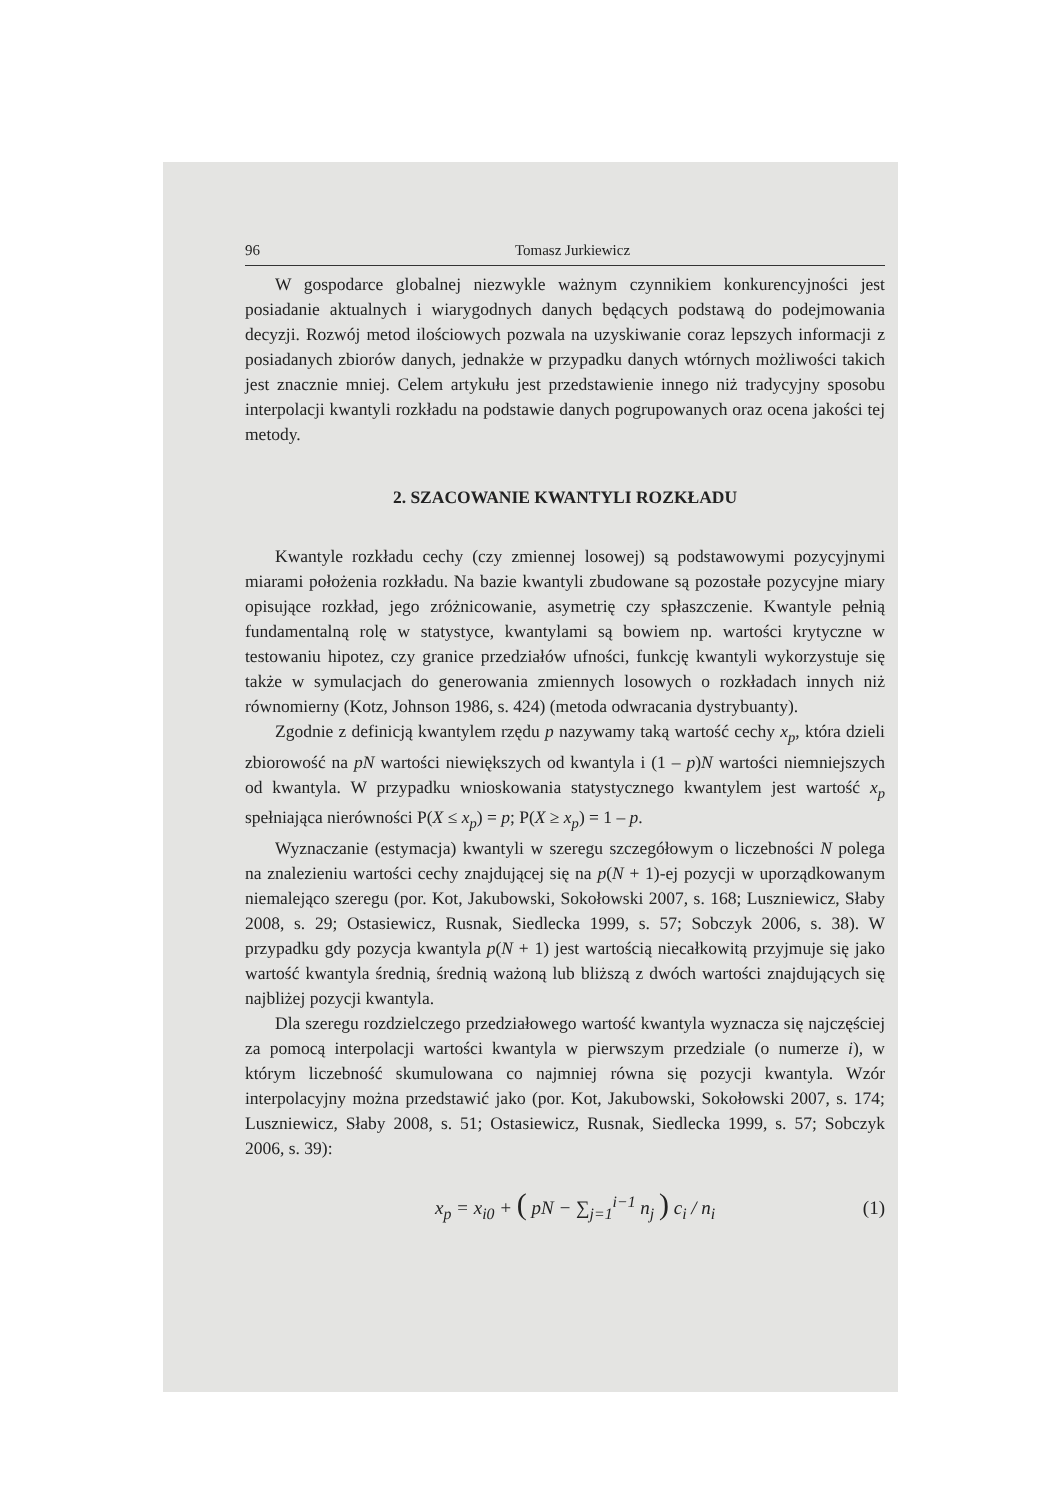96 Tomasz Jurkiewicz
W gospodarce globalnej niezwykle ważnym czynnikiem konkurencyjności jest posiadanie aktualnych i wiarygodnych danych będących podstawą do podejmowania decyzji. Rozwój metod ilościowych pozwala na uzyskiwanie coraz lepszych informacji z posiadanych zbiorów danych, jednakże w przypadku danych wtórnych możliwości takich jest znacznie mniej. Celem artykułu jest przedstawienie innego niż tradycyjny sposobu interpolacji kwantyli rozkładu na podstawie danych pogrupowanych oraz ocena jakości tej metody.
2. SZACOWANIE KWANTYLI ROZKŁADU
Kwantyle rozkładu cechy (czy zmiennej losowej) są podstawowymi pozycyjnymi miarami położenia rozkładu. Na bazie kwantyli zbudowane są pozostałe pozycyjne miary opisujące rozkład, jego zróżnicowanie, asymetrię czy spłaszczenie. Kwantyle pełnią fundamentalną rolę w statystyce, kwantylami są bowiem np. wartości krytyczne w testowaniu hipotez, czy granice przedziałów ufności, funkcję kwantyli wykorzystuje się także w symulacjach do generowania zmiennych losowych o rozkładach innych niż równomierny (Kotz, Johnson 1986, s. 424) (metoda odwracania dystrybuanty).
Zgodnie z definicją kwantylem rzędu p nazywamy taką wartość cechy x<sub>p</sub>, która dzieli zbiorowość na pN wartości niewiększych od kwantyla i (1 – p)N wartości niemniejszych od kwantyla. W przypadku wnioskowania statystycznego kwantylem jest wartość x<sub>p</sub> spełniająca nierówności P(X ≤ x<sub>p</sub>) = p; P(X ≥ x<sub>p</sub>) = 1 – p.
Wyznaczanie (estymacja) kwantyli w szeregu szczegółowym o liczebności N polega na znalezieniu wartości cechy znajdującej się na p(N + 1)-ej pozycji w uporządkowanym niemalejąco szeregu (por. Kot, Jakubowski, Sokołowski 2007, s. 168; Luszniewicz, Słaby 2008, s. 29; Ostasiewicz, Rusnak, Siedlecka 1999, s. 57; Sobczyk 2006, s. 38). W przypadku gdy pozycja kwantyla p(N + 1) jest wartością niecałkowitą przyjmuje się jako wartość kwantyla średnią, średnią ważoną lub bliższą z dwóch wartości znajdujących się najbliżej pozycji kwantyla.
Dla szeregu rozdzielczego przedziałowego wartość kwantyla wyznacza się najczęściej za pomocą interpolacji wartości kwantyla w pierwszym przedziale (o numerze i), w którym liczebność skumulowana co najmniej równa się pozycji kwantyla. Wzór interpolacyjny można przedstawić jako (por. Kot, Jakubowski, Sokołowski 2007, s. 174; Luszniewicz, Słaby 2008, s. 51; Ostasiewicz, Rusnak, Siedlecka 1999, s. 57; Sobczyk 2006, s. 39):
x<sub>p</sub> = x<sub>i0</sub> + ( pN − ∑<sub>j=1</sub><sup>i−1</sup> n<sub>j</sub> ) c<sub>i</sub> / n<sub>i</sub> (1)